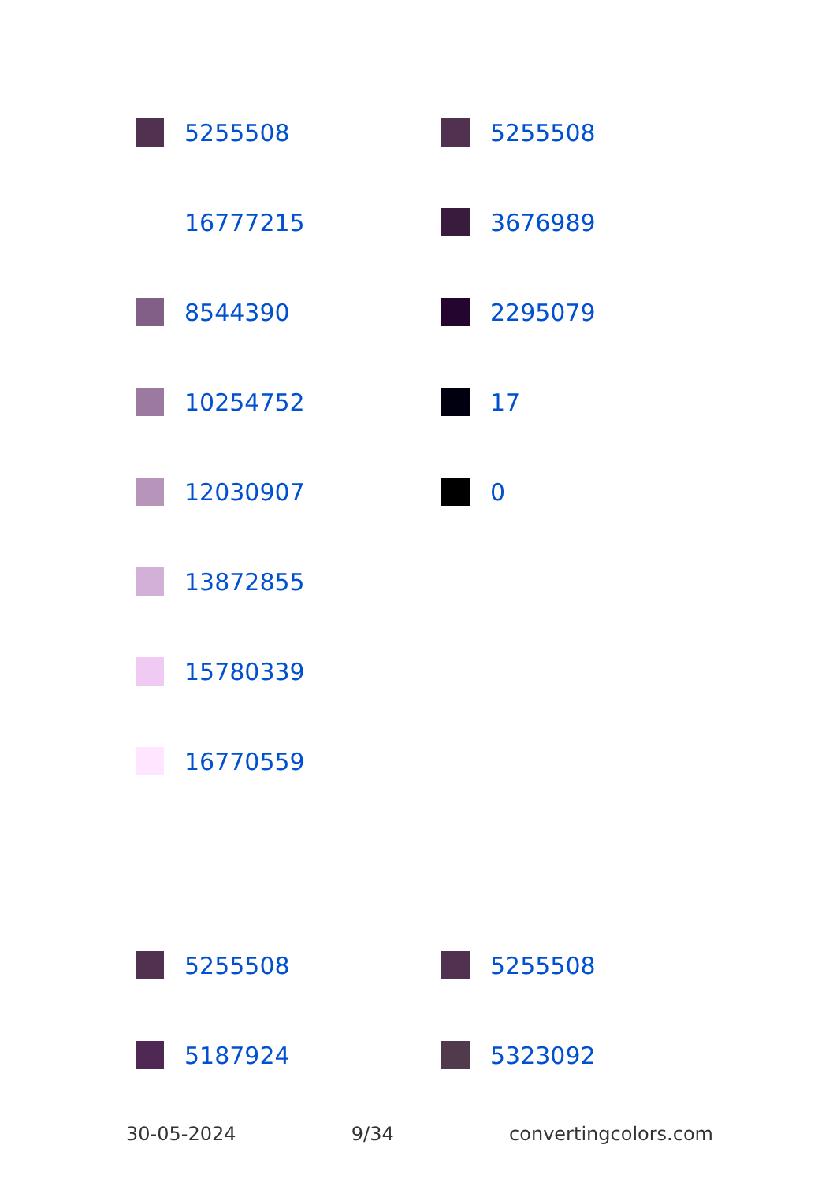5255508
5255508
16777215
3676989
8544390
2295079
10254752
17
12030907
0
13872855
15780339
16770559
5255508
5255508
5187924
5323092
30-05-2024 9/34 convertingcolors.com